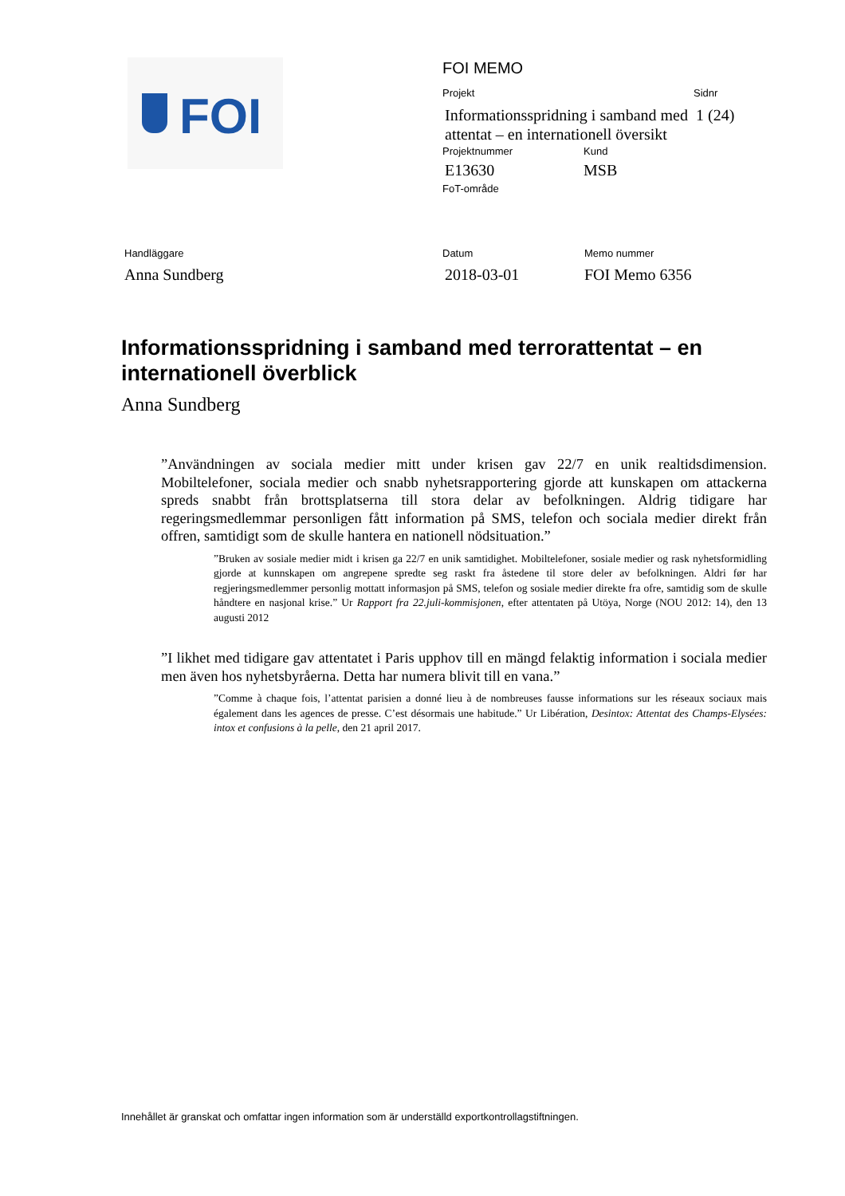FOI
FOI MEMO
Projekt Sidnr
Informationsspridning i samband med attentat – en internationell översikt
1 (24)
Projektnummer Kund
E13630 MSB
FoT-område
Handläggare Datum Memo nummer
Anna Sundberg 2018-03-01 FOI Memo 6356
Informationsspridning i samband med terrorattentat – en internationell överblick
Anna Sundberg
”Användningen av sociala medier mitt under krisen gav 22/7 en unik realtidsdimension. Mobiltelefoner, sociala medier och snabb nyhetsrapportering gjorde att kunskapen om attackerna spreds snabbt från brottsplatserna till stora delar av befolkningen. Aldrig tidigare har regeringsmedlemmar personligen fått information på SMS, telefon och sociala medier direkt från offren, samtidigt som de skulle hantera en nationell nödsituation.”
”Bruken av sosiale medier midt i krisen ga 22/7 en unik samtidighet. Mobiltelefoner, sosiale medier og rask nyhetsformidling gjorde at kunnskapen om angrepene spredte seg raskt fra åstedene til store deler av befolkningen. Aldri før har regjeringsmedlemmer personlig mottatt informasjon på SMS, telefon og sosiale medier direkte fra ofre, samtidig som de skulle håndtere en nasjonal krise.” Ur Rapport fra 22.juli-kommisjonen, efter attentaten på Utöya, Norge (NOU 2012: 14), den 13 augusti 2012
”I likhet med tidigare gav attentatet i Paris upphov till en mängd felaktig information i sociala medier men även hos nyhetsbyråerna. Detta har numera blivit till en vana.”
”Comme à chaque fois, l’attentat parisien a donné lieu à de nombreuses fausse informations sur les réseaux sociaux mais également dans les agences de presse. C’est désormais une habitude.” Ur Libération, Desintox: Attentat des Champs-Elysées: intox et confusions à la pelle, den 21 april 2017.
Innehållet är granskat och omfattar ingen information som är underställd exportkontrollagstiftningen.